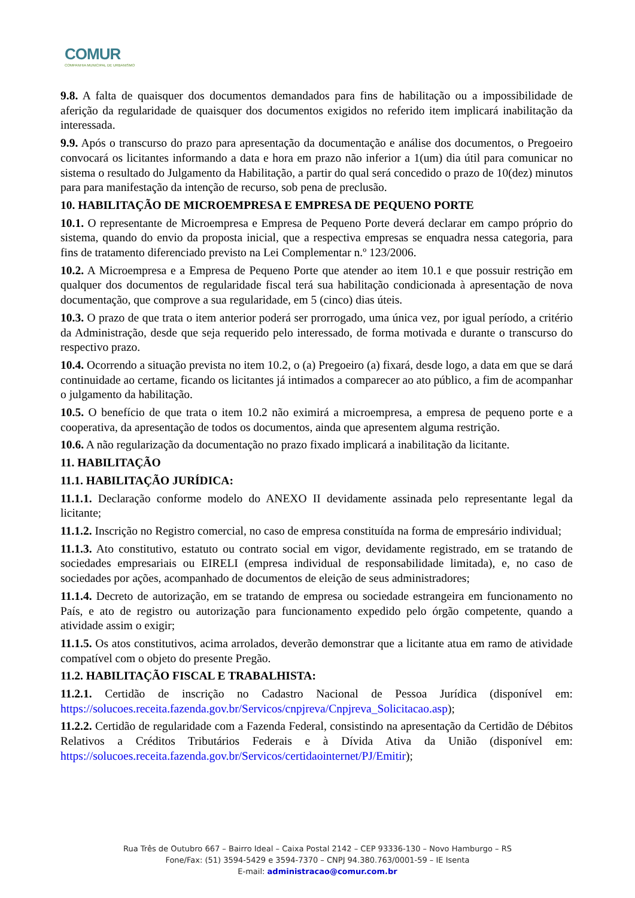COMUR
COMPANHIA MUNICIPAL DE URBANISMO
9.8. A falta de quaisquer dos documentos demandados para fins de habilitação ou a impossibilidade de aferição da regularidade de quaisquer dos documentos exigidos no referido item implicará inabilitação da interessada.
9.9. Após o transcurso do prazo para apresentação da documentação e análise dos documentos, o Pregoeiro convocará os licitantes informando a data e hora em prazo não inferior a 1(um) dia útil para comunicar no sistema o resultado do Julgamento da Habilitação, a partir do qual será concedido o prazo de 10(dez) minutos para para manifestação da intenção de recurso, sob pena de preclusão.
10. HABILITAÇÃO DE MICROEMPRESA E EMPRESA DE PEQUENO PORTE
10.1. O representante de Microempresa e Empresa de Pequeno Porte deverá declarar em campo próprio do sistema, quando do envio da proposta inicial, que a respectiva empresas se enquadra nessa categoria, para fins de tratamento diferenciado previsto na Lei Complementar n.º 123/2006.
10.2. A Microempresa e a Empresa de Pequeno Porte que atender ao item 10.1 e que possuir restrição em qualquer dos documentos de regularidade fiscal terá sua habilitação condicionada à apresentação de nova documentação, que comprove a sua regularidade, em 5 (cinco) dias úteis.
10.3. O prazo de que trata o item anterior poderá ser prorrogado, uma única vez, por igual período, a critério da Administração, desde que seja requerido pelo interessado, de forma motivada e durante o transcurso do respectivo prazo.
10.4. Ocorrendo a situação prevista no item 10.2, o (a) Pregoeiro (a) fixará, desde logo, a data em que se dará continuidade ao certame, ficando os licitantes já intimados a comparecer ao ato público, a fim de acompanhar o julgamento da habilitação.
10.5. O benefício de que trata o item 10.2 não eximirá a microempresa, a empresa de pequeno porte e a cooperativa, da apresentação de todos os documentos, ainda que apresentem alguma restrição.
10.6. A não regularização da documentação no prazo fixado implicará a inabilitação da licitante.
11. HABILITAÇÃO
11.1. HABILITAÇÃO JURÍDICA:
11.1.1. Declaração conforme modelo do ANEXO II devidamente assinada pelo representante legal da licitante;
11.1.2. Inscrição no Registro comercial, no caso de empresa constituída na forma de empresário individual;
11.1.3. Ato constitutivo, estatuto ou contrato social em vigor, devidamente registrado, em se tratando de sociedades empresariais ou EIRELI (empresa individual de responsabilidade limitada), e, no caso de sociedades por ações, acompanhado de documentos de eleição de seus administradores;
11.1.4. Decreto de autorização, em se tratando de empresa ou sociedade estrangeira em funcionamento no País, e ato de registro ou autorização para funcionamento expedido pelo órgão competente, quando a atividade assim o exigir;
11.1.5. Os atos constitutivos, acima arrolados, deverão demonstrar que a licitante atua em ramo de atividade compatível com o objeto do presente Pregão.
11.2. HABILITAÇÃO FISCAL E TRABALHISTA:
11.2.1. Certidão de inscrição no Cadastro Nacional de Pessoa Jurídica (disponível em: https://solucoes.receita.fazenda.gov.br/Servicos/cnpjreva/Cnpjreva_Solicitacao.asp);
11.2.2. Certidão de regularidade com a Fazenda Federal, consistindo na apresentação da Certidão de Débitos Relativos a Créditos Tributários Federais e à Dívida Ativa da União (disponível em: https://solucoes.receita.fazenda.gov.br/Servicos/certidaointernet/PJ/Emitir);
Rua Três de Outubro 667 – Bairro Ideal – Caixa Postal 2142 – CEP 93336-130 – Novo Hamburgo – RS
Fone/Fax: (51) 3594-5429 e 3594-7370 – CNPJ 94.380.763/0001-59 – IE Isenta
E-mail: administracao@comur.com.br